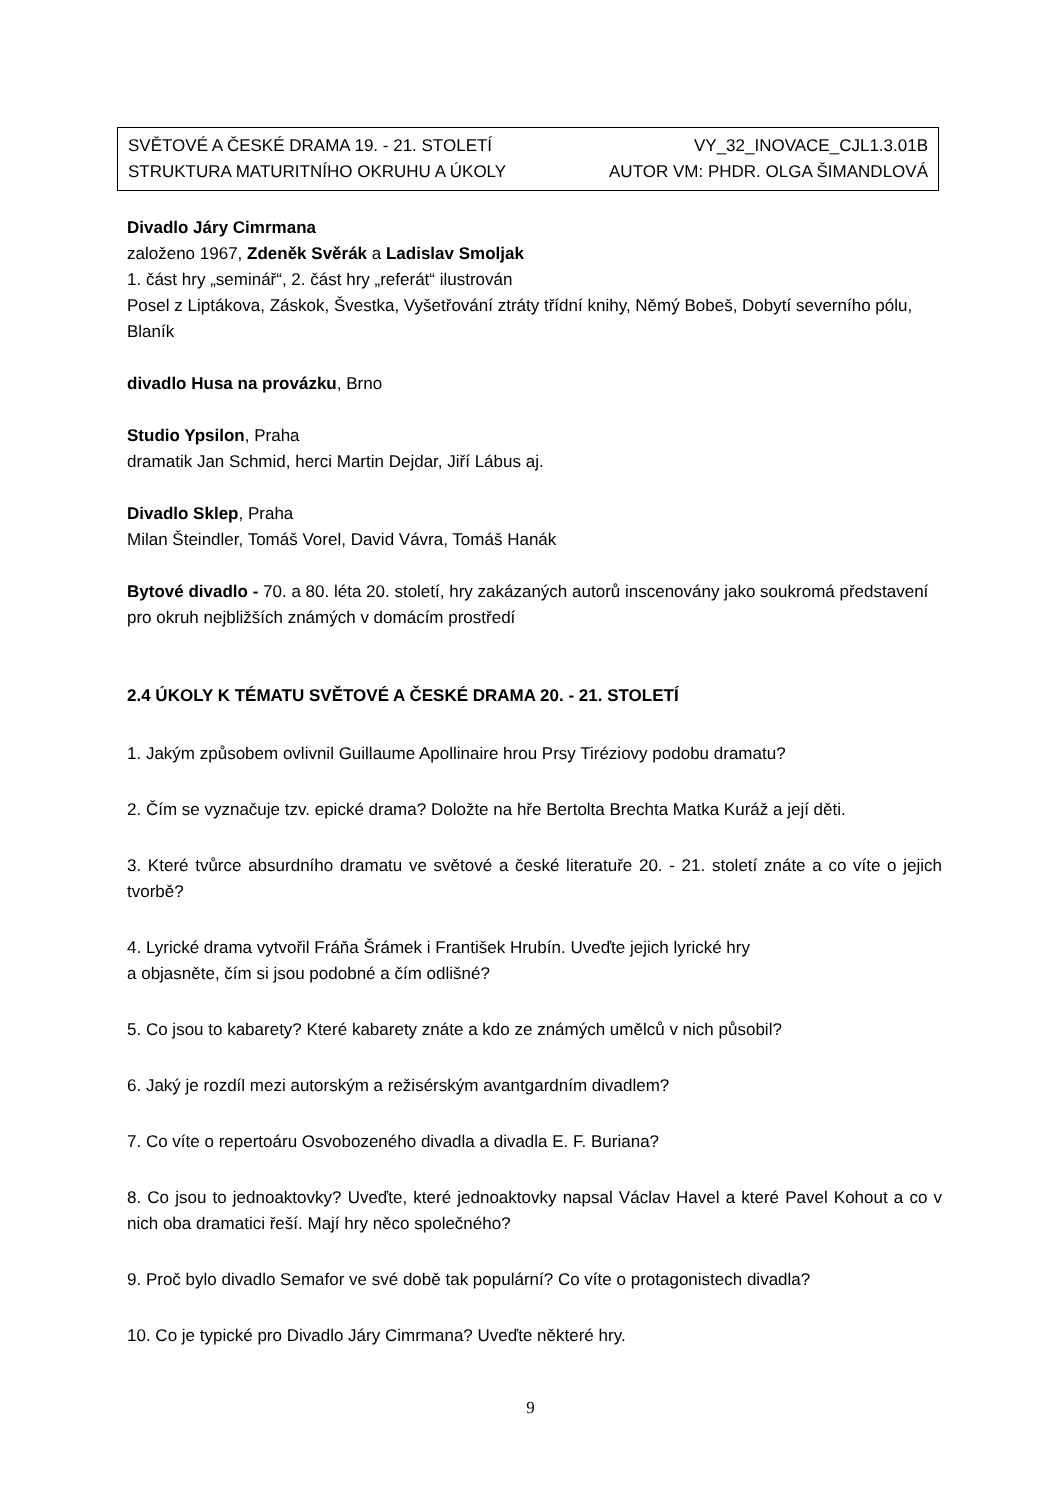SVĚTOVÉ A ČESKÉ DRAMA 19. - 21. STOLETÍ VY_32_INOVACE_CJL1.3.01B
STRUKTURA MATURITNÍHO OKRUHU A ÚKOLY AUTOR VM: PHDR. OLGA ŠIMANDLOVÁ
Divadlo Járy Cimrmana
založeno 1967, Zdeněk Svěrák a Ladislav Smoljak
1. část hry „seminář“, 2. část hry „referát“ ilustrován
Posel z Liptákova, Záskok, Švestka, Vyšetřování ztráty třídní knihy, Němý Bobeš, Dobytí severního pólu, Blaník
divadlo Husa na provázku, Brno
Studio Ypsilon, Praha
dramatik Jan Schmid, herci Martin Dejdar, Jiří Lábus aj.
Divadlo Sklep, Praha
Milan Šteindler, Tomáš Vorel, David Vávra, Tomáš Hanák
Bytové divadlo - 70. a 80. léta 20. století, hry zakázaných autorů inscenovány jako soukromá představení pro okruh nejbližších známých v domácím prostředí
2.4 ÚKOLY K TÉMATU SVĚTOVÉ A ČESKÉ DRAMA 20. - 21. STOLETÍ
1. Jakým způsobem ovlivnil Guillaume Apollinaire hrou Prsy Tiréziovy podobu dramatu?
2. Čím se vyznačuje tzv. epické drama? Doložte na hře Bertolta Brechta Matka Kuráž a její děti.
3. Které tvůrce absurdního dramatu ve světové a české literatuře 20. - 21. století znáte a co víte o jejich tvorbě?
4. Lyrické drama vytvořil Fráňa Šrámek i František Hrubín. Uveďte jejich lyrické hry
a objasněte, čím si jsou podobné a čím odlišné?
5. Co jsou to kabarety? Které kabarety znáte a kdo ze známých umělců v nich působil?
6. Jaký je rozdíl mezi autorským a režisérským avantgardním divadlem?
7. Co víte o repertoáru Osvobozeného divadla a divadla E. F. Buriana?
8. Co jsou to jednoaktovky? Uveďte, které jednoaktovky napsal Václav Havel a které Pavel Kohout a co v nich oba dramatici řeší. Mají hry něco společného?
9. Proč bylo divadlo Semafor ve své době tak populární? Co víte o protagonistech divadla?
10. Co je typické pro Divadlo Járy Cimrmana? Uveďte některé hry.
9